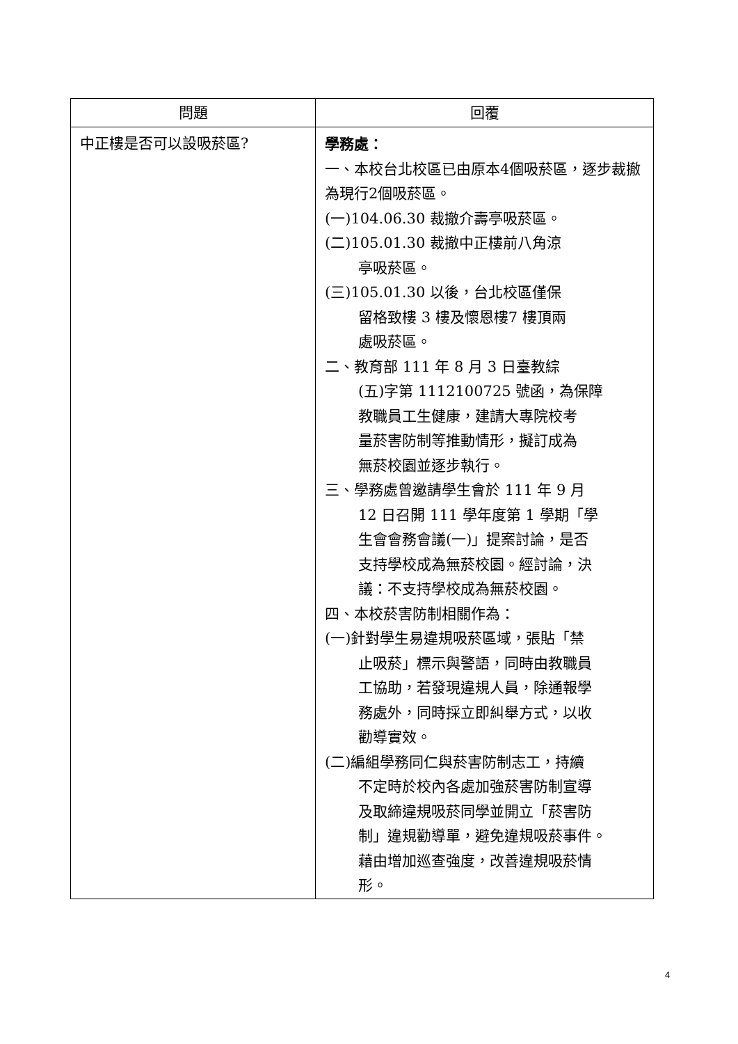| 問題 | 回覆 |
| --- | --- |
| 中正樓是否可以設吸菸區? | 學務處： 一、本校台北校區已由原本4個吸菸區，逐步裁撤為現行2個吸菸區。 (一)104.06.30 裁撤介壽亭吸菸區。 (二)105.01.30 裁撤中正樓前八角涼 亭吸菸區。 (三)105.01.30 以後，台北校區僅保 留格致樓 3 樓及懷恩樓7 樓頂兩 處吸菸區。 二、教育部 111 年 8 月 3 日臺教綜 (五)字第 1112100725 號函，為保障 教職員工生健康，建請大專院校考 量菸害防制等推動情形，擬訂成為 無菸校園並逐步執行。 三、學務處曾邀請學生會於 111 年 9 月 12 日召開 111 學年度第 1 學期「學 生會會務會議(一)」提案討論，是否 支持學校成為無菸校園。經討論，決 議：不支持學校成為無菸校園。 四、本校菸害防制相關作為： (一)針對學生易違規吸菸區域，張貼「禁 止吸菸」標示與警語，同時由教職員 工協助，若發現違規人員，除通報學 務處外，同時採立即糾舉方式，以收 勸導實效。 (二)編組學務同仁與菸害防制志工，持續 不定時於校內各處加強菸害防制宣導 及取締違規吸菸同學並開立「菸害防 制」違規勸導單，避免違規吸菸事件。 藉由增加巡查強度，改善違規吸菸情 形。 |
4